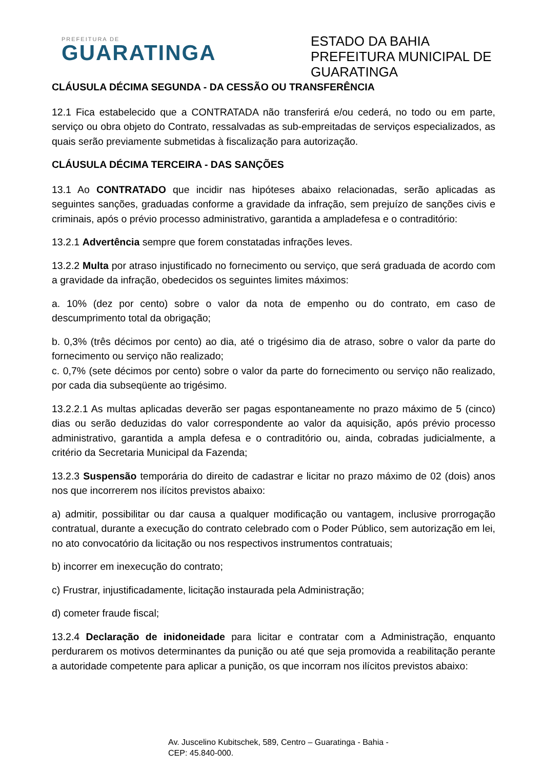PREFEITURA DE
GUARATINGA
ESTADO DA BAHIA
PREFEITURA MUNICIPAL DE GUARATINGA
CLÁUSULA DÉCIMA SEGUNDA - DA CESSÃO OU TRANSFERÊNCIA
12.1 Fica estabelecido que a CONTRATADA não transferirá e/ou cederá, no todo ou em parte, serviço ou obra objeto do Contrato, ressalvadas as sub-empreitadas de serviços especializados, as quais serão previamente submetidas à fiscalização para autorização.
CLÁUSULA DÉCIMA TERCEIRA - DAS SANÇÕES
13.1 Ao CONTRATADO que incidir nas hipóteses abaixo relacionadas, serão aplicadas as seguintes sanções, graduadas conforme a gravidade da infração, sem prejuízo de sanções civis e criminais, após o prévio processo administrativo, garantida a ampladefesa e o contraditório:
13.2.1 Advertência sempre que forem constatadas infrações leves.
13.2.2 Multa por atraso injustificado no fornecimento ou serviço, que será graduada de acordo com a gravidade da infração, obedecidos os seguintes limites máximos:
a. 10% (dez por cento) sobre o valor da nota de empenho ou do contrato, em caso de descumprimento total da obrigação;
b. 0,3% (três décimos por cento) ao dia, até o trigésimo dia de atraso, sobre o valor da parte do fornecimento ou serviço não realizado;
c. 0,7% (sete décimos por cento) sobre o valor da parte do fornecimento ou serviço não realizado, por cada dia subseqüente ao trigésimo.
13.2.2.1 As multas aplicadas deverão ser pagas espontaneamente no prazo máximo de 5 (cinco) dias ou serão deduzidas do valor correspondente ao valor da aquisição, após prévio processo administrativo, garantida a ampla defesa e o contraditório ou, ainda, cobradas judicialmente, a critério da Secretaria Municipal da Fazenda;
13.2.3 Suspensão temporária do direito de cadastrar e licitar no prazo máximo de 02 (dois) anos nos que incorrerem nos ilícitos previstos abaixo:
a) admitir, possibilitar ou dar causa a qualquer modificação ou vantagem, inclusive prorrogação contratual, durante a execução do contrato celebrado com o Poder Público, sem autorização em lei, no ato convocatório da licitação ou nos respectivos instrumentos contratuais;
b) incorrer em inexecução do contrato;
c) Frustrar, injustificadamente, licitação instaurada pela Administração;
d) cometer fraude fiscal;
13.2.4 Declaração de inidoneidade para licitar e contratar com a Administração, enquanto perdurarem os motivos determinantes da punição ou até que seja promovida a reabilitação perante a autoridade competente para aplicar a punição, os que incorram nos ilícitos previstos abaixo:
Av. Juscelino Kubitschek, 589, Centro – Guaratinga - Bahia -
CEP: 45.840-000.